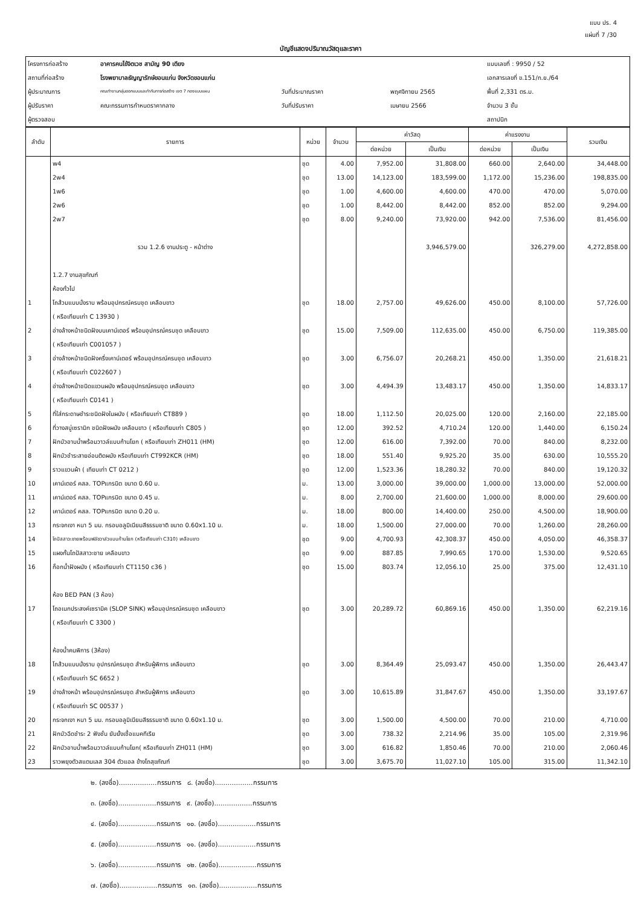แบบ ปร. 4
แผ่นที่ 7 /30
บัญชีแสดงปริมาณวัสดุและราคา
โครงการก่อสร้าง
อาคารคนไข้จิตเวช สามัญ 90 เตียง
แบบเลขที่ : 9950 / 52
สถานที่ก่อสร้าง
โรงพยาบาลธัญญารักษ์ขอนแก่น จังหวัดขอนแก่น
เอกสารเลขที่ ข.151/ก.ย./64
ผู้ประมาณการ
คณะทำงานกลุ่มออกแบบและกำกับการก่อสร้าง เขต 7 กองแบบแผน
วันที่ประมาณราคา
พฤศจิกายน 2565
พื้นที่ 2,331 ตร.ม.
ผู้ปรับราคา
คณะกรรมการกำหนดราคากลาง
วันที่ปรับราคา
เมษายน 2566
จำนวน 3 ชั้น
ผู้ตรวจสอบ
สถาปนิก
| ลำดับ | รายการ | หน่วย | จำนวน | ค่าวัสดุ | | ค่าแรงงาน | | รวมเงิน |
| --- | --- | --- | --- | --- | --- | --- | --- | --- |
| | | | | ต่อหน่วย | เป็นเงิน | ต่อหน่วย | เป็นเงิน | |
| | w4 | ชุด | 4.00 | 7,952.00 | 31,808.00 | 660.00 | 2,640.00 | 34,448.00 |
| | 2w4 | ชุด | 13.00 | 14,123.00 | 183,599.00 | 1,172.00 | 15,236.00 | 198,835.00 |
| | 1w6 | ชุด | 1.00 | 4,600.00 | 4,600.00 | 470.00 | 470.00 | 5,070.00 |
| | 2w6 | ชุด | 1.00 | 8,442.00 | 8,442.00 | 852.00 | 852.00 | 9,294.00 |
| | 2w7 | ชุด | 8.00 | 9,240.00 | 73,920.00 | 942.00 | 7,536.00 | 81,456.00 |
| | รวม 1.2.6 งานประตู - หน้าต่าง | | | | 3,946,579.00 | | 326,279.00 | 4,272,858.00 |
| | 1.2.7 งานสุขภัณฑ์ | | | | | | | |
| | ห้องทั่วไป | | | | | | | |
| 1 | โถส้วมแบบนั่งราบ พร้อมอุปกรณ์ครบชุด เคลือบขาว | ชุด | 18.00 | 2,757.00 | 49,626.00 | 450.00 | 8,100.00 | 57,726.00 |
| | ( หรือเทียบเท่า C 13930 ) | | | | | | | |
| 2 | อ่างล้างหน้าชนิดฝังบนเคาน์เตอร์ พร้อมอุปกรณ์ครบชุด เคลือบขาว | ชุด | 15.00 | 7,509.00 | 112,635.00 | 450.00 | 6,750.00 | 119,385.00 |
| | ( หรือเทียบเท่า C001057 ) | | | | | | | |
| 3 | อ่างล้างหน้าชนิดฝังครึ่งเคาน์เตอร์ พร้อมอุปกรณ์ครบชุด เคลือบขาว | ชุด | 3.00 | 6,756.07 | 20,268.21 | 450.00 | 1,350.00 | 21,618.21 |
| | ( หรือเทียบเท่า C022607 ) | | | | | | | |
| 4 | อ่างล้างหน้าชนิดแขวนผนัง พร้อมอุปกรณ์ครบชุด เคลือบขาว | ชุด | 3.00 | 4,494.39 | 13,483.17 | 450.00 | 1,350.00 | 14,833.17 |
| | ( หรือเทียบเท่า C0141 ) | | | | | | | |
| 5 | ที่ใส่กระดาษชำระชนิดฝังในผนัง ( หรือเทียบเท่า CT889 ) | ชุด | 18.00 | 1,112.50 | 20,025.00 | 120.00 | 2,160.00 | 22,185.00 |
| 6 | ที่วางสบู่เซรามิก ชนิดฝังผนัง เคลือบขาว ( หรือเทียบเท่า C805 ) | ชุด | 12.00 | 392.52 | 4,710.24 | 120.00 | 1,440.00 | 6,150.24 |
| 7 | ฝักบัวอาบน้ำพร้อมวาวล์แบบก้านโยก ( หรือเทียบเท่า ZH011 (HM) | ชุด | 12.00 | 616.00 | 7,392.00 | 70.00 | 840.00 | 8,232.00 |
| 8 | ฝักบัวชำระสายอ่อนติดผนัง หรือเทียบเท่า CT992KCR (HM) | ชุด | 18.00 | 551.40 | 9,925.20 | 35.00 | 630.00 | 10,555.20 |
| 9 | ราวแขวนผ้า ( เทียบเท่า CT 0212 ) | ชุด | 12.00 | 1,523.36 | 18,280.32 | 70.00 | 840.00 | 19,120.32 |
| 10 | เคาน์เตอร์ คสล. TOPแกรนิต ขนาด 0.60 ม. | ม. | 13.00 | 3,000.00 | 39,000.00 | 1,000.00 | 13,000.00 | 52,000.00 |
| 11 | เคาน์เตอร์ คสล. TOPแกรนิต ขนาด 0.45 ม. | ม. | 8.00 | 2,700.00 | 21,600.00 | 1,000.00 | 8,000.00 | 29,600.00 |
| 12 | เคาน์เตอร์ คสล. TOPแกรนิต ขนาด 0.20 ม. | ม. | 18.00 | 800.00 | 14,400.00 | 250.00 | 4,500.00 | 18,900.00 |
| 13 | กระจกเงา หนา 5 มม. กรอบอลูมิเนียมสีธรรมชาติ ขนาด 0.60x1.10 ม. | ม. | 18.00 | 1,500.00 | 27,000.00 | 70.00 | 1,260.00 | 28,260.00 |
| 14 | โถปัสสาวะชายพร้อมฟลัชวาล์วแบบก้านโยก (หรือเทียบเท่า C310) เคลือบขาว | ชุด | 9.00 | 4,700.93 | 42,308.37 | 450.00 | 4,050.00 | 46,358.37 |
| 15 | แผงกั้นโถปัสสาวะชาย เคลือบขาว | ชุด | 9.00 | 887.85 | 7,990.65 | 170.00 | 1,530.00 | 9,520.65 |
| 16 | ก็อกน้ำฝังผนัง ( หรือเทียบเท่า CT1150 c36 ) | ชุด | 15.00 | 803.74 | 12,056.10 | 25.00 | 375.00 | 12,431.10 |
| | ห้อง BED PAN (3 ห้อง) | | | | | | | |
| 17 | โถอเนกประสงค์เซรามิค (SLOP SINK) พร้อมอุปกรณ์ครบชุด เคลือบขาว | ชุด | 3.00 | 20,289.72 | 60,869.16 | 450.00 | 1,350.00 | 62,219.16 |
| | ( หรือเทียบเท่า C 3300 ) | | | | | | | |
| | ห้องน้ำคนพิการ (3ห้อง) | | | | | | | |
| 18 | โถส้วมแบบนั่งราบ อุปกรณ์ครบชุด สำหรับผู้พิการ เคลือบขาว | ชุด | 3.00 | 8,364.49 | 25,093.47 | 450.00 | 1,350.00 | 26,443.47 |
| | ( หรือเทียบเท่า SC 6652 ) | | | | | | | |
| 19 | อ่างล้างหน้า พร้อมอุปกรณ์ครบชุด สำหรับผู้พิการ เคลือบขาว | ชุด | 3.00 | 10,615.89 | 31,847.67 | 450.00 | 1,350.00 | 33,197.67 |
| | ( หรือเทียบเท่า SC 00537 ) | | | | | | | |
| 20 | กระจกเงา หนา 5 มม. กรอบอลูมิเนียมสีธรรมชาติ ขนาด 0.60x1.10 ม. | ชุด | 3.00 | 1,500.00 | 4,500.00 | 70.00 | 210.00 | 4,710.00 |
| 21 | ฝักบัวฉีดชำระ 2 ฟังชั่น ยับยั้งเชื้อแบคทีเรีย | ชุด | 3.00 | 738.32 | 2,214.96 | 35.00 | 105.00 | 2,319.96 |
| 22 | ฝักบัวอาบน้ำพร้อมวาวล์แบบก้านโยก( หรือเทียบเท่า ZH011 (HM) | ชุด | 3.00 | 616.82 | 1,850.46 | 70.00 | 210.00 | 2,060.46 |
| 23 | ราวพยุงตัวสแตนเลส 304 ตัวแอล ข้างโถสุขภัณฑ์ | ชุด | 3.00 | 3,675.70 | 11,027.10 | 105.00 | 315.00 | 11,342.10 |
๒. (ลงชื่อ)..................กรรมการ ๘. (ลงชื่อ)..................กรรมการ
๓. (ลงชื่อ)..................กรรมการ ๙. (ลงชื่อ)..................กรรมการ
๔. (ลงชื่อ)..................กรรมการ ๑๐. (ลงชื่อ)..................กรรมการ
๕. (ลงชื่อ)..................กรรมการ ๑๑. (ลงชื่อ)..................กรรมการ
๖. (ลงชื่อ)..................กรรมการ ๑๒. (ลงชื่อ)..................กรรมการ
๗. (ลงชื่อ)..................กรรมการ ๑๓. (ลงชื่อ)..................กรรมการ